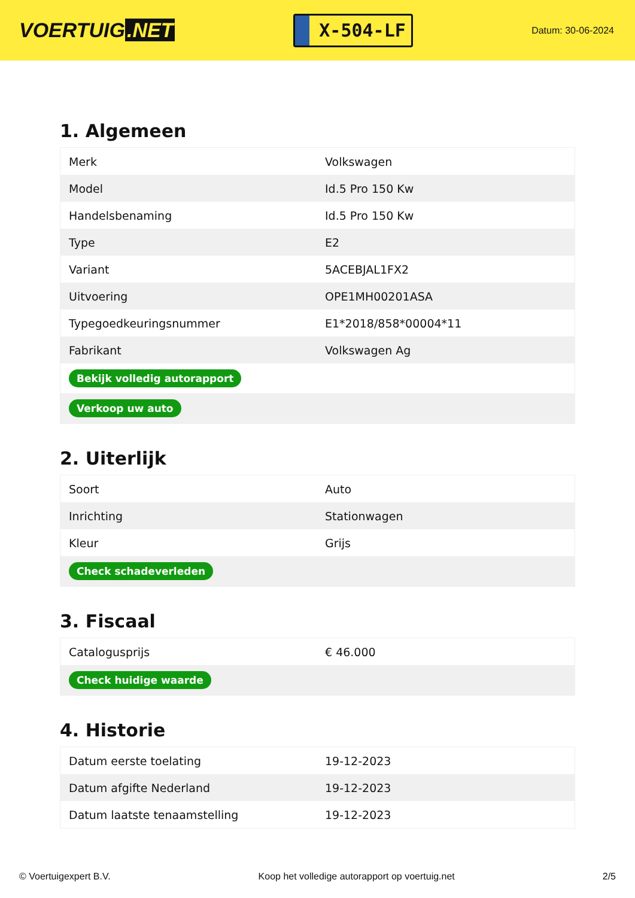VOERTUIG.NET
X-504-LF
Datum: 30-06-2024
1. Algemeen
| Merk | Volkswagen |
| Model | Id.5 Pro 150 Kw |
| Handelsbenaming | Id.5 Pro 150 Kw |
| Type | E2 |
| Variant | 5ACEBJAL1FX2 |
| Uitvoering | OPE1MH00201ASA |
| Typegoedkeuringsnummer | E1*2018/858*00004*11 |
| Fabrikant | Volkswagen Ag |
| Bekijk volledig autorapport | |
| Verkoop uw auto | |
2. Uiterlijk
| Soort | Auto |
| Inrichting | Stationwagen |
| Kleur | Grijs |
| Check schadeverleden | |
3. Fiscaal
| Catalogusprijs | € 46.000 |
| Check huidige waarde | |
4. Historie
| Datum eerste toelating | 19-12-2023 |
| Datum afgifte Nederland | 19-12-2023 |
| Datum laatste tenaamstelling | 19-12-2023 |
© Voertuigexpert B.V. Koop het volledige autorapport op voertuig.net 2/5